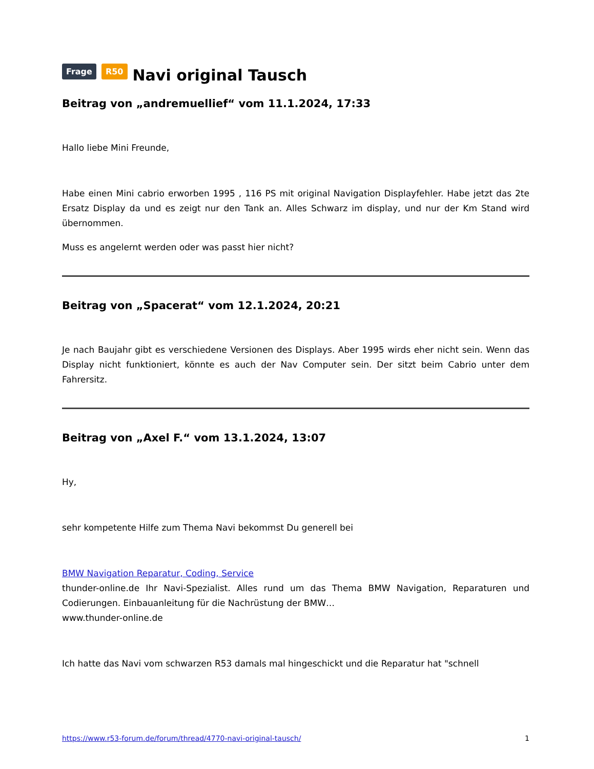Frage R50 Navi original Tausch
Beitrag von „andremuellief“ vom 11.1.2024, 17:33
Hallo liebe Mini Freunde,
Habe einen Mini cabrio erworben 1995 , 116 PS mit original Navigation Displayfehler. Habe jetzt das 2te Ersatz Display da und es zeigt nur den Tank an. Alles Schwarz im display, und nur der Km Stand wird übernommen.
Muss es angelernt werden oder was passt hier nicht?
Beitrag von „Spacerat“ vom 12.1.2024, 20:21
Je nach Baujahr gibt es verschiedene Versionen des Displays. Aber 1995 wirds eher nicht sein. Wenn das Display nicht funktioniert, könnte es auch der Nav Computer sein. Der sitzt beim Cabrio unter dem Fahrersitz.
Beitrag von „Axel F.“ vom 13.1.2024, 13:07
Hy,
sehr kompetente Hilfe zum Thema Navi bekommst Du generell bei
BMW Navigation Reparatur, Coding, Service
thunder-online.de Ihr Navi-Spezialist. Alles rund um das Thema BMW Navigation, Reparaturen und Codierungen. Einbauanleitung für die Nachrüstung der BMW…
www.thunder-online.de
Ich hatte das Navi vom schwarzen R53 damals mal hingeschickt und die Reparatur hat "schnell
https://www.r53-forum.de/forum/thread/4770-navi-original-tausch/ 1